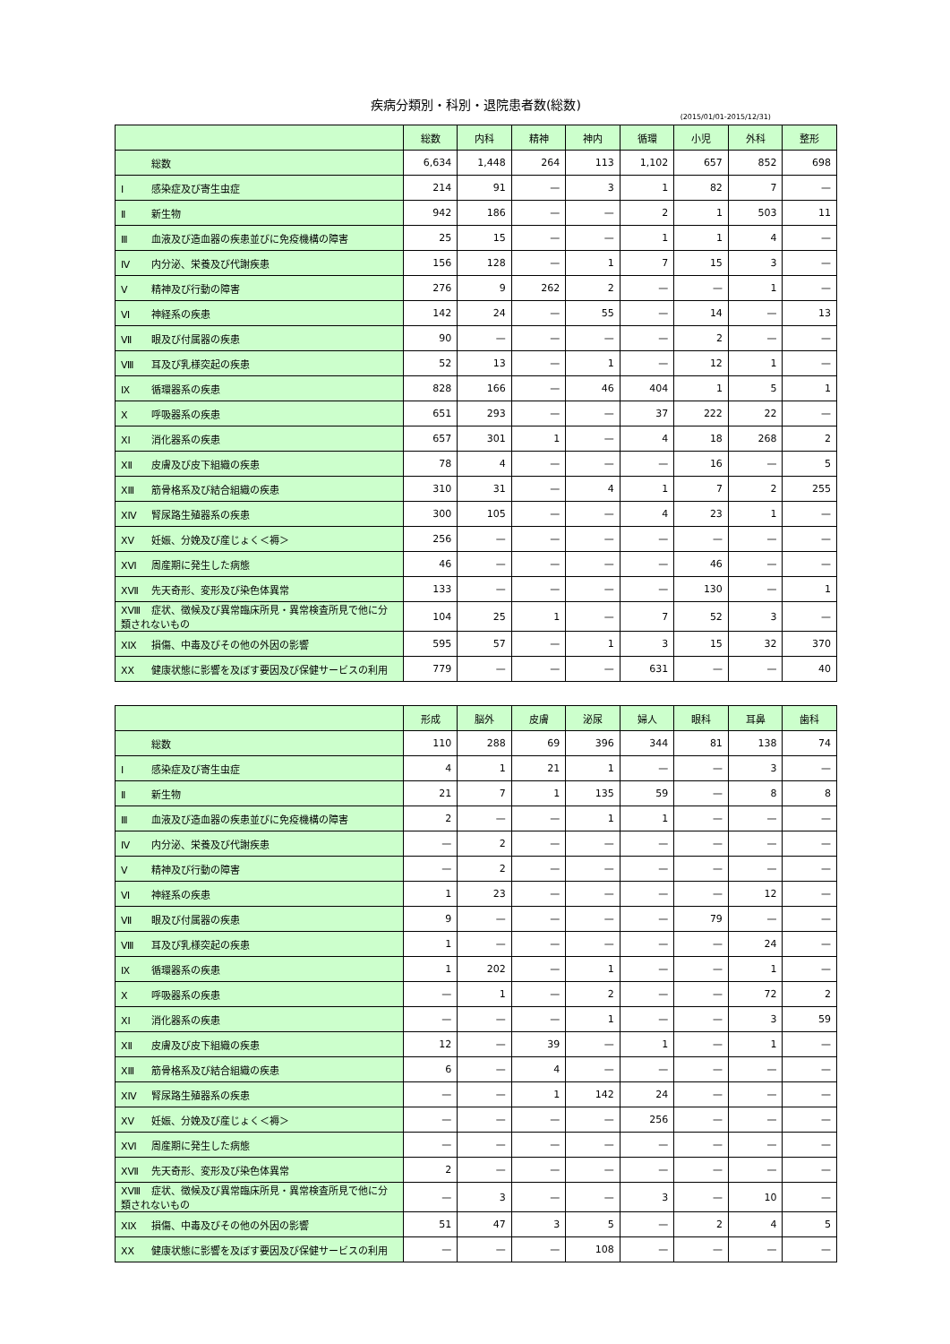疾病分類別・科別・退院患者数(総数)
(2015/01/01-2015/12/31)
| | 総数 | 内科 | 精神 | 神内 | 循環 | 小児 | 外科 | 整形 |
| --- | --- | --- | --- | --- | --- | --- | --- | --- |
| 総数 | 6,634 | 1,448 | 264 | 113 | 1,102 | 657 | 852 | 698 |
| Ⅰ 感染症及び寄生虫症 | 214 | 91 | — | 3 | 1 | 82 | 7 | — |
| Ⅱ 新生物 | 942 | 186 | — | — | 2 | 1 | 503 | 11 |
| Ⅲ 血液及び造血器の疾患並びに免疫機構の障害 | 25 | 15 | — | — | 1 | 1 | 4 | — |
| Ⅳ 内分泌、栄養及び代謝疾患 | 156 | 128 | — | 1 | 7 | 15 | 3 | — |
| Ⅴ 精神及び行動の障害 | 276 | 9 | 262 | 2 | — | — | 1 | — |
| Ⅵ 神経系の疾患 | 142 | 24 | — | 55 | — | 14 | — | 13 |
| Ⅶ 眼及び付属器の疾患 | 90 | — | — | — | — | 2 | — | — |
| Ⅷ 耳及び乳様突起の疾患 | 52 | 13 | — | 1 | — | 12 | 1 | — |
| Ⅸ 循環器系の疾患 | 828 | 166 | — | 46 | 404 | 1 | 5 | 1 |
| Ⅹ 呼吸器系の疾患 | 651 | 293 | — | — | 37 | 222 | 22 | — |
| ⅩⅠ 消化器系の疾患 | 657 | 301 | 1 | — | 4 | 18 | 268 | 2 |
| ⅩⅡ 皮膚及び皮下組織の疾患 | 78 | 4 | — | — | — | 16 | — | 5 |
| ⅩⅢ 筋骨格系及び結合組織の疾患 | 310 | 31 | — | 4 | 1 | 7 | 2 | 255 |
| ⅩⅣ 腎尿路生殖器系の疾患 | 300 | 105 | — | — | 4 | 23 | 1 | — |
| ⅩⅤ 妊娠、分娩及び産じょく＜褥＞ | 256 | — | — | — | — | — | — | — |
| ⅩⅥ 周産期に発生した病態 | 46 | — | — | — | — | 46 | — | — |
| ⅩⅦ 先天奇形、変形及び染色体異常 | 133 | — | — | — | — | 130 | — | 1 |
| ⅩⅧ 症状、徴候及び異常臨床所見・異常検査所見で他に分類されないもの | 104 | 25 | 1 | — | 7 | 52 | 3 | — |
| ⅩⅨ 損傷、中毒及びその他の外因の影響 | 595 | 57 | — | 1 | 3 | 15 | 32 | 370 |
| ⅩⅩ 健康状態に影響を及ぼす要因及び保健サービスの利用 | 779 | — | — | — | 631 | — | — | 40 |
| | 形成 | 脳外 | 皮膚 | 泌尿 | 婦人 | 眼科 | 耳鼻 | 歯科 |
| --- | --- | --- | --- | --- | --- | --- | --- | --- |
| 総数 | 110 | 288 | 69 | 396 | 344 | 81 | 138 | 74 |
| Ⅰ 感染症及び寄生虫症 | 4 | 1 | 21 | 1 | — | — | 3 | — |
| Ⅱ 新生物 | 21 | 7 | 1 | 135 | 59 | — | 8 | 8 |
| Ⅲ 血液及び造血器の疾患並びに免疫機構の障害 | 2 | — | — | 1 | 1 | — | — | — |
| Ⅳ 内分泌、栄養及び代謝疾患 | — | 2 | — | — | — | — | — | — |
| Ⅴ 精神及び行動の障害 | — | 2 | — | — | — | — | — | — |
| Ⅵ 神経系の疾患 | 1 | 23 | — | — | — | — | 12 | — |
| Ⅶ 眼及び付属器の疾患 | 9 | — | — | — | — | 79 | — | — |
| Ⅷ 耳及び乳様突起の疾患 | 1 | — | — | — | — | — | 24 | — |
| Ⅸ 循環器系の疾患 | 1 | 202 | — | 1 | — | — | 1 | — |
| Ⅹ 呼吸器系の疾患 | — | 1 | — | 2 | — | — | 72 | 2 |
| ⅩⅠ 消化器系の疾患 | — | — | — | 1 | — | — | 3 | 59 |
| ⅩⅡ 皮膚及び皮下組織の疾患 | 12 | — | 39 | — | 1 | — | 1 | — |
| ⅩⅢ 筋骨格系及び結合組織の疾患 | 6 | — | 4 | — | — | — | — | — |
| ⅩⅣ 腎尿路生殖器系の疾患 | — | — | 1 | 142 | 24 | — | — | — |
| ⅩⅤ 妊娠、分娩及び産じょく＜褥＞ | — | — | — | — | 256 | — | — | — |
| ⅩⅥ 周産期に発生した病態 | — | — | — | — | — | — | — | — |
| ⅩⅦ 先天奇形、変形及び染色体異常 | 2 | — | — | — | — | — | — | — |
| ⅩⅧ 症状、徴候及び異常臨床所見・異常検査所見で他に分類されないもの | — | 3 | — | — | 3 | — | 10 | — |
| ⅩⅨ 損傷、中毒及びその他の外因の影響 | 51 | 47 | 3 | 5 | — | 2 | 4 | 5 |
| ⅩⅩ 健康状態に影響を及ぼす要因及び保健サービスの利用 | — | — | — | 108 | — | — | — | — |